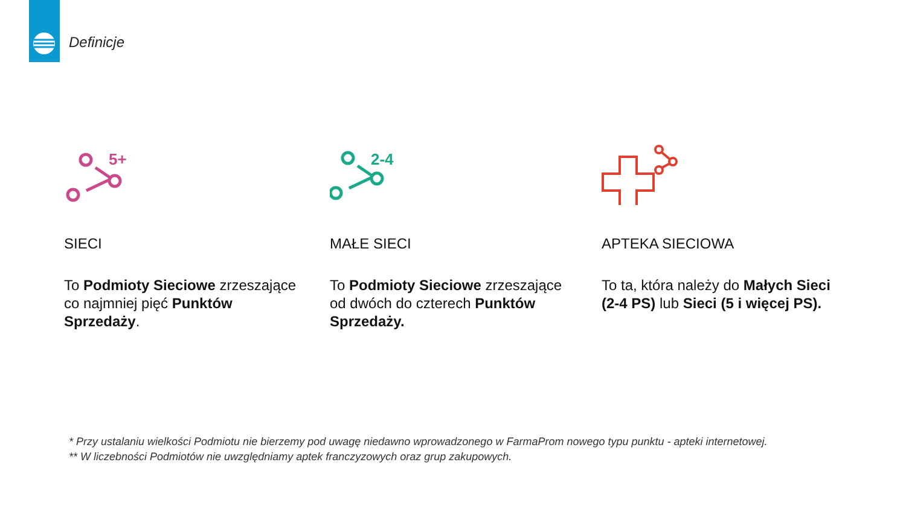Definicje
5+
SIECI
To Podmioty Sieciowe zrzeszające co najmniej pięć Punktów Sprzedaży.
2-4
MAŁE SIECI
To Podmioty Sieciowe zrzeszające od dwóch do czterech Punktów Sprzedaży.
APTEKA SIECIOWA
To ta, która należy do Małych Sieci (2-4 PS) lub Sieci (5 i więcej PS).
* Przy ustalaniu wielkości Podmiotu nie bierzemy pod uwagę niedawno wprowadzonego w FarmaProm nowego typu punktu - apteki internetowej.
** W liczebności Podmiotów nie uwzględniamy aptek franczyzowych oraz grup zakupowych.